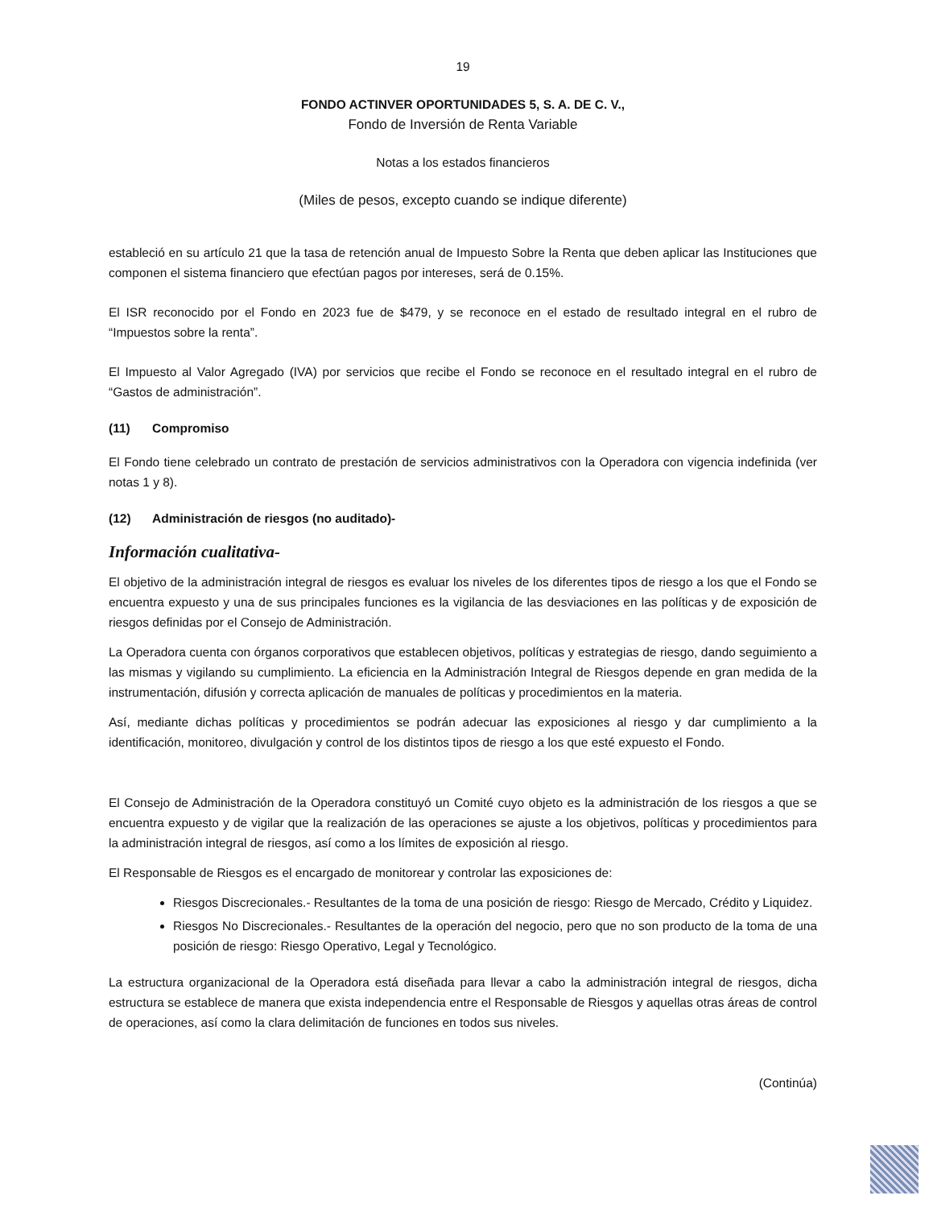19
FONDO ACTINVER OPORTUNIDADES 5, S. A. DE C. V.,
Fondo de Inversión de Renta Variable
Notas a los estados financieros
(Miles de pesos, excepto cuando se indique diferente)
estableció en su artículo 21 que la tasa de retención anual de Impuesto Sobre la Renta que deben aplicar las Instituciones que componen el sistema financiero que efectúan pagos por intereses, será de 0.15%.
El ISR reconocido por el Fondo en 2023 fue de $479, y se reconoce en el estado de resultado integral en el rubro de “Impuestos sobre la renta”.
El Impuesto al Valor Agregado (IVA) por servicios que recibe el Fondo se reconoce en el resultado integral en el rubro de “Gastos de administración”.
(11) Compromiso
El Fondo tiene celebrado un contrato de prestación de servicios administrativos con la Operadora con vigencia indefinida (ver notas 1 y 8).
(12) Administración de riesgos (no auditado)-
Información cualitativa-
El objetivo de la administración integral de riesgos es evaluar los niveles de los diferentes tipos de riesgo a los que el Fondo se encuentra expuesto y una de sus principales funciones es la vigilancia de las desviaciones en las políticas y de exposición de riesgos definidas por el Consejo de Administración.
La Operadora cuenta con órganos corporativos que establecen objetivos, políticas y estrategias de riesgo, dando seguimiento a las mismas y vigilando su cumplimiento. La eficiencia en la Administración Integral de Riesgos depende en gran medida de la instrumentación, difusión y correcta aplicación de manuales de políticas y procedimientos en la materia.
Así, mediante dichas políticas y procedimientos se podrán adecuar las exposiciones al riesgo y dar cumplimiento a la identificación, monitoreo, divulgación y control de los distintos tipos de riesgo a los que esté expuesto el Fondo.
El Consejo de Administración de la Operadora constituyó un Comité cuyo objeto es la administración de los riesgos a que se encuentra expuesto y de vigilar que la realización de las operaciones se ajuste a los objetivos, políticas y procedimientos para la administración integral de riesgos, así como a los límites de exposición al riesgo.
El Responsable de Riesgos es el encargado de monitorear y controlar las exposiciones de:
Riesgos Discrecionales.- Resultantes de la toma de una posición de riesgo: Riesgo de Mercado, Crédito y Liquidez.
Riesgos No Discrecionales.- Resultantes de la operación del negocio, pero que no son producto de la toma de una posición de riesgo: Riesgo Operativo, Legal y Tecnológico.
La estructura organizacional de la Operadora está diseñada para llevar a cabo la administración integral de riesgos, dicha estructura se establece de manera que exista independencia entre el Responsable de Riesgos y aquellas otras áreas de control de operaciones, así como la clara delimitación de funciones en todos sus niveles.
(Continúa)